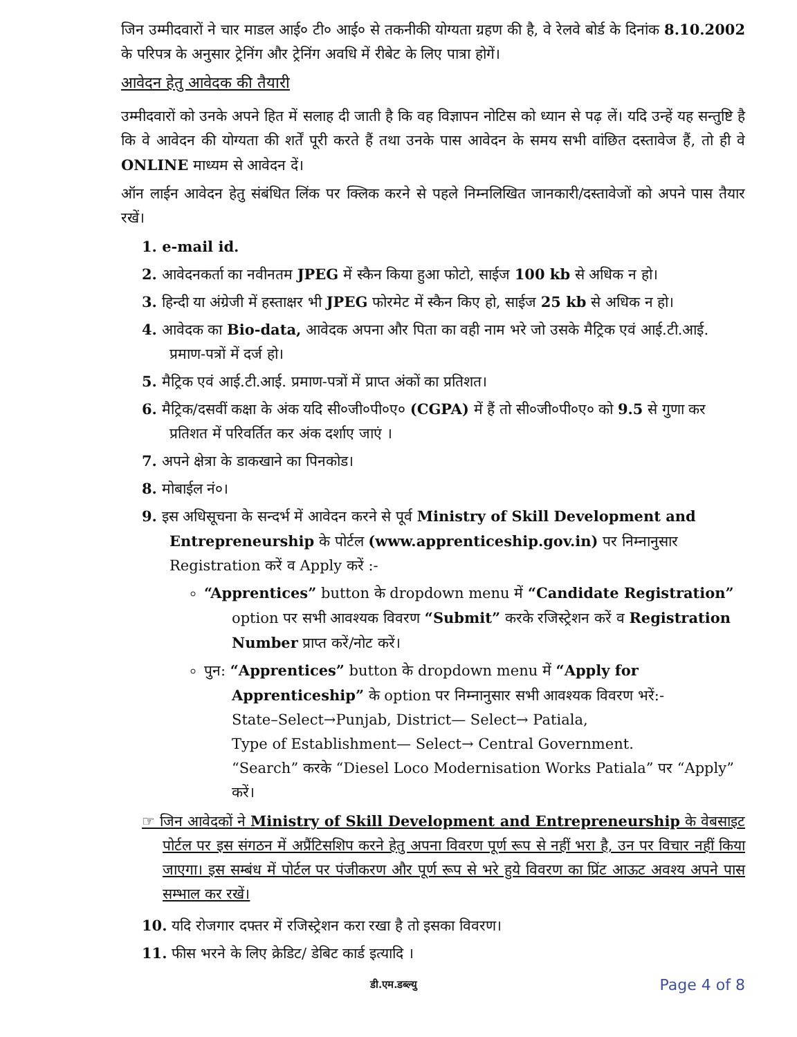जिन उम्मीदवारों ने चार माडल आई० टी० आई० से तकनीकी योग्यता ग्रहण की है, वे रेलवे बोर्ड के दिनांक 8.10.2002 के परिपत्र के अनुसार ट्रेनिंग और ट्रेनिंग अवधि में रीबेट के लिए पात्रा होगें।
आवेदन हेतु आवेदक की तैयारी
उम्मीदवारों को उनके अपने हित में सलाह दी जाती है कि वह विज्ञापन नोटिस को ध्यान से पढ़ लें। यदि उन्हें यह सन्तुष्टि है कि वे आवेदन की योग्यता की शर्तें पूरी करते हैं तथा उनके पास आवेदन के समय सभी वांछित दस्तावेज हैं, तो ही वे ONLINE माध्यम से आवेदन दें।
ऑन लाईन आवेदन हेतु संबंधित लिंक पर क्लिक करने से पहले निम्नलिखित जानकारी/दस्तावेजों को अपने पास तैयार रखें।
1. e-mail id.
2. आवेदनकर्ता का नवीनतम JPEG में स्कैन किया हुआ फोटो, साईज 100 kb से अधिक न हो।
3. हिन्दी या अंग्रेजी में हस्ताक्षर भी JPEG फोरमेट में स्कैन किए हो, साईज 25 kb से अधिक न हो।
4. आवेदक का Bio-data, आवेदक अपना और पिता का वही नाम भरे जो उसके मैट्रिक एवं आई.टी.आई. प्रमाण-पत्रों में दर्ज हो।
5. मैट्रिक एवं आई.टी.आई. प्रमाण-पत्रों में प्राप्त अंकों का प्रतिशत।
6. मैट्रिक/दसवीं कक्षा के अंक यदि सी०जी०पी०ए० (CGPA) में हैं तो सी०जी०पी०ए० को 9.5 से गुणा कर प्रतिशत में परिवर्तित कर अंक दर्शाए जाएं ।
7. अपने क्षेत्रा के डाकखाने का पिनकोड।
8. मोबाईल नं०।
9. इस अधिसूचना के सन्दर्भ में आवेदन करने से पूर्व Ministry of Skill Development and Entrepreneurship के पोर्टल (www.apprenticeship.gov.in) पर निम्नानुसार Registration करें व Apply करें :-
“Apprentices” button के dropdown menu में “Candidate Registration” option पर सभी आवश्यक विवरण “Submit” करके रजिस्ट्रेशन करें व Registration Number प्राप्त करें/नोट करें।
पुन: “Apprentices” button के dropdown menu में “Apply for Apprenticeship” के option पर निम्नानुसार सभी आवश्यक विवरण भरें:-
State–Select→Punjab, District— Select→ Patiala,
Type of Establishment— Select→ Central Government.
“Search” करके “Diesel Loco Modernisation Works Patiala” पर “Apply” करें।
☞ जिन आवेदकों ने Ministry of Skill Development and Entrepreneurship के वेबसाइट पोर्टल पर इस संगठन में अप्रैंटिसशिप करने हेतु अपना विवरण पूर्ण रूप से नहीं भरा है, उन पर विचार नहीं किया जाएगा। इस सम्बंध में पोर्टल पर पंजीकरण और पूर्ण रूप से भरे हुये विवरण का प्रिंट आऊट अवश्य अपने पास सम्भाल कर रखें।
10. यदि रोजगार दफ्तर में रजिस्ट्रेशन करा रखा है तो इसका विवरण।
11. फीस भरने के लिए क्रेडिट/ डेबिट कार्ड इत्यादि ।
डी.एम.डब्ल्यु Page 4 of 8